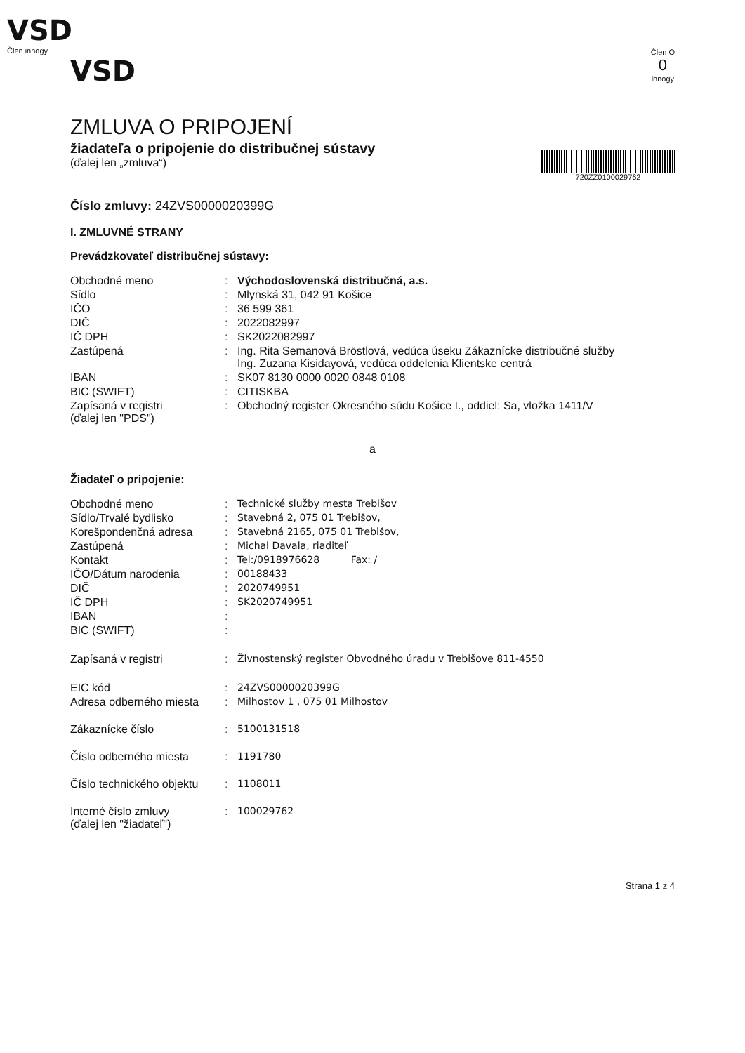VSD
Člen innogy
VSD
Člen O
0
innogy
ZMLUVA O PRIPOJENÍ
žiadateľa o pripojenie do distribučnej sústavy
(ďalej len „zmluva“)
720ZZ0100029762
Číslo zmluvy: 24ZVS0000020399G
I. ZMLUVNÉ STRANY
Prevádzkovateľ distribučnej sústavy:
| Obchodné meno | : | Východoslovenská distribučná, a.s. |
| Sídlo | : | Mlynská 31, 042 91 Košice |
| IČO | : | 36 599 361 |
| DIČ | : | 2022082997 |
| IČ DPH | : | SK2022082997 |
| Zastúpená | : | Ing. Rita Semanová Bröstlová, vedúca úseku Zákaznícke distribučné služby Ing. Zuzana Kisidayová, vedúca oddelenia Klientske centrá |
| IBAN | : | SK07 8130 0000 0020 0848 0108 |
| BIC (SWIFT) | : | CITISKBA |
| Zapísaná v registri (ďalej len "PDS") | : | Obchodný register Okresného súdu Košice I., oddiel: Sa, vložka 1411/V |
a
Žiadateľ o pripojenie:
| Obchodné meno | : | Technické služby mesta Trebišov |
| Sídlo/Trvalé bydlisko | : | Stavebná 2, 075 01 Trebišov, |
| Korešpondenčná adresa | : | Stavebná 2165, 075 01 Trebišov, |
| Zastúpená | : | Michal Davala, riaditeľ |
| Kontakt | : | Tel:/0918976628 Fax: / |
| IČO/Dátum narodenia | : | 00188433 |
| DIČ | : | 2020749951 |
| IČ DPH | : | SK2020749951 |
| IBAN | : | |
| BIC (SWIFT) | : | |
| Zapísaná v registri | : | Živnostenský register Obvodného úradu v Trebišove 811-4550 |
| EIC kód | : | 24ZVS0000020399G |
| Adresa odberného miesta | : | Milhostov 1 , 075 01 Milhostov |
| Zákaznícke číslo | : | 5100131518 |
| Číslo odberného miesta | : | 1191780 |
| Číslo technického objektu | : | 1108011 |
| Interné číslo zmluvy (ďalej len "žiadateľ") | : | 100029762 |
Strana 1 z 4